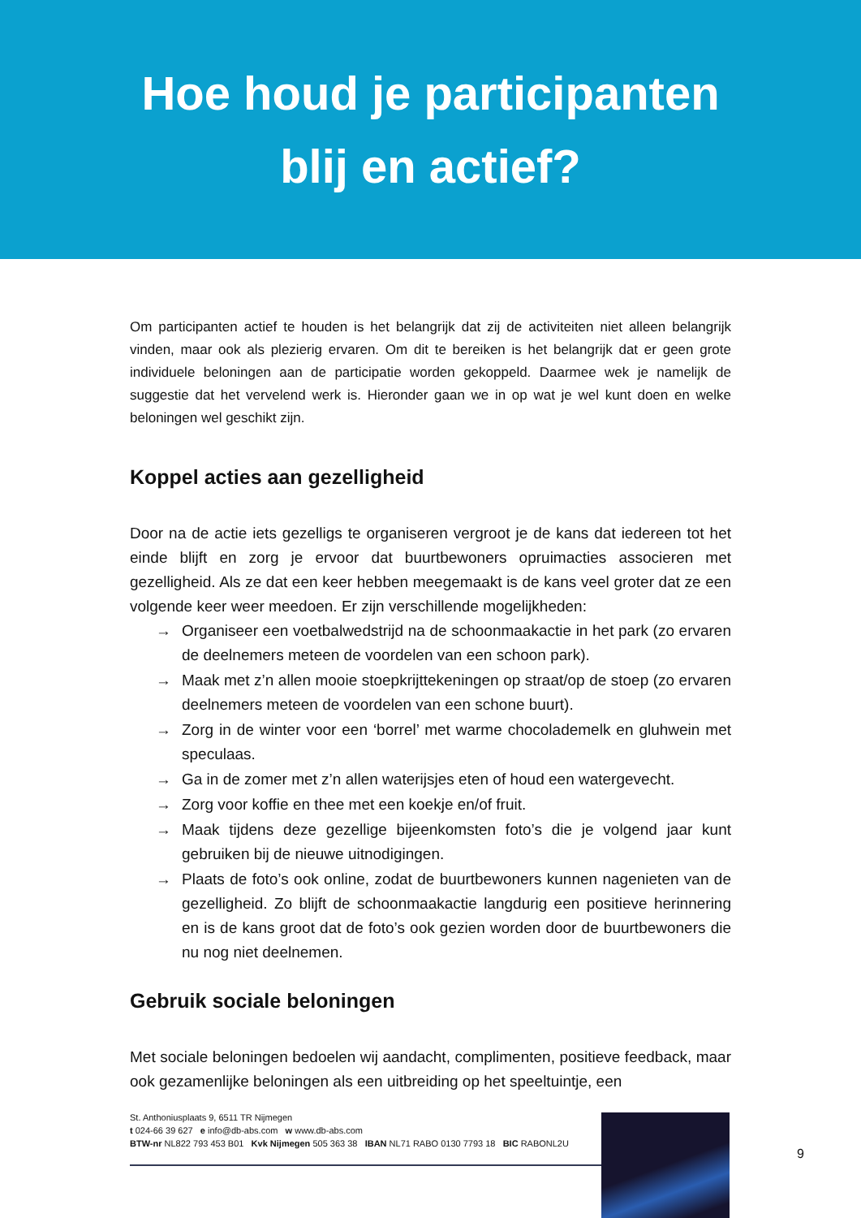Hoe houd je participanten
blij en actief?
Om participanten actief te houden is het belangrijk dat zij de activiteiten niet alleen belangrijk vinden, maar ook als plezierig ervaren. Om dit te bereiken is het belangrijk dat er geen grote individuele beloningen aan de participatie worden gekoppeld. Daarmee wek je namelijk de suggestie dat het vervelend werk is. Hieronder gaan we in op wat je wel kunt doen en welke beloningen wel geschikt zijn.
Koppel acties aan gezelligheid
Door na de actie iets gezelligs te organiseren vergroot je de kans dat iedereen tot het einde blijft en zorg je ervoor dat buurtbewoners opruimacties associeren met gezelligheid. Als ze dat een keer hebben meegemaakt is de kans veel groter dat ze een volgende keer weer meedoen. Er zijn verschillende mogelijkheden:
→ Organiseer een voetbalwedstrijd na de schoonmaakactie in het park (zo ervaren de deelnemers meteen de voordelen van een schoon park).
→ Maak met z’n allen mooie stoepkrijttekeningen op straat/op de stoep (zo ervaren deelnemers meteen de voordelen van een schone buurt).
→ Zorg in de winter voor een ‘borrel’ met warme chocolademelk en gluhwein met speculaas.
→ Ga in de zomer met z’n allen waterijsjes eten of houd een watergevecht.
→ Zorg voor koffie en thee met een koekje en/of fruit.
→ Maak tijdens deze gezellige bijeenkomsten foto’s die je volgend jaar kunt gebruiken bij de nieuwe uitnodigingen.
→ Plaats de foto’s ook online, zodat de buurtbewoners kunnen nagenieten van de gezelligheid. Zo blijft de schoonmaakactie langdurig een positieve herinnering en is de kans groot dat de foto’s ook gezien worden door de buurtbewoners die nu nog niet deelnemen.
Gebruik sociale beloningen
Met sociale beloningen bedoelen wij aandacht, complimenten, positieve feedback, maar ook gezamenlijke beloningen als een uitbreiding op het speeltuintje, een
St. Anthoniusplaats 9, 6511 TR Nijmegen
t 024-66 39 627 e info@db-abs.com w www.db-abs.com
BTW-nr NL822 793 453 B01 Kvk Nijmegen 505 363 38 IBAN NL71 RABO 0130 7793 18 BIC RABONL2U
9